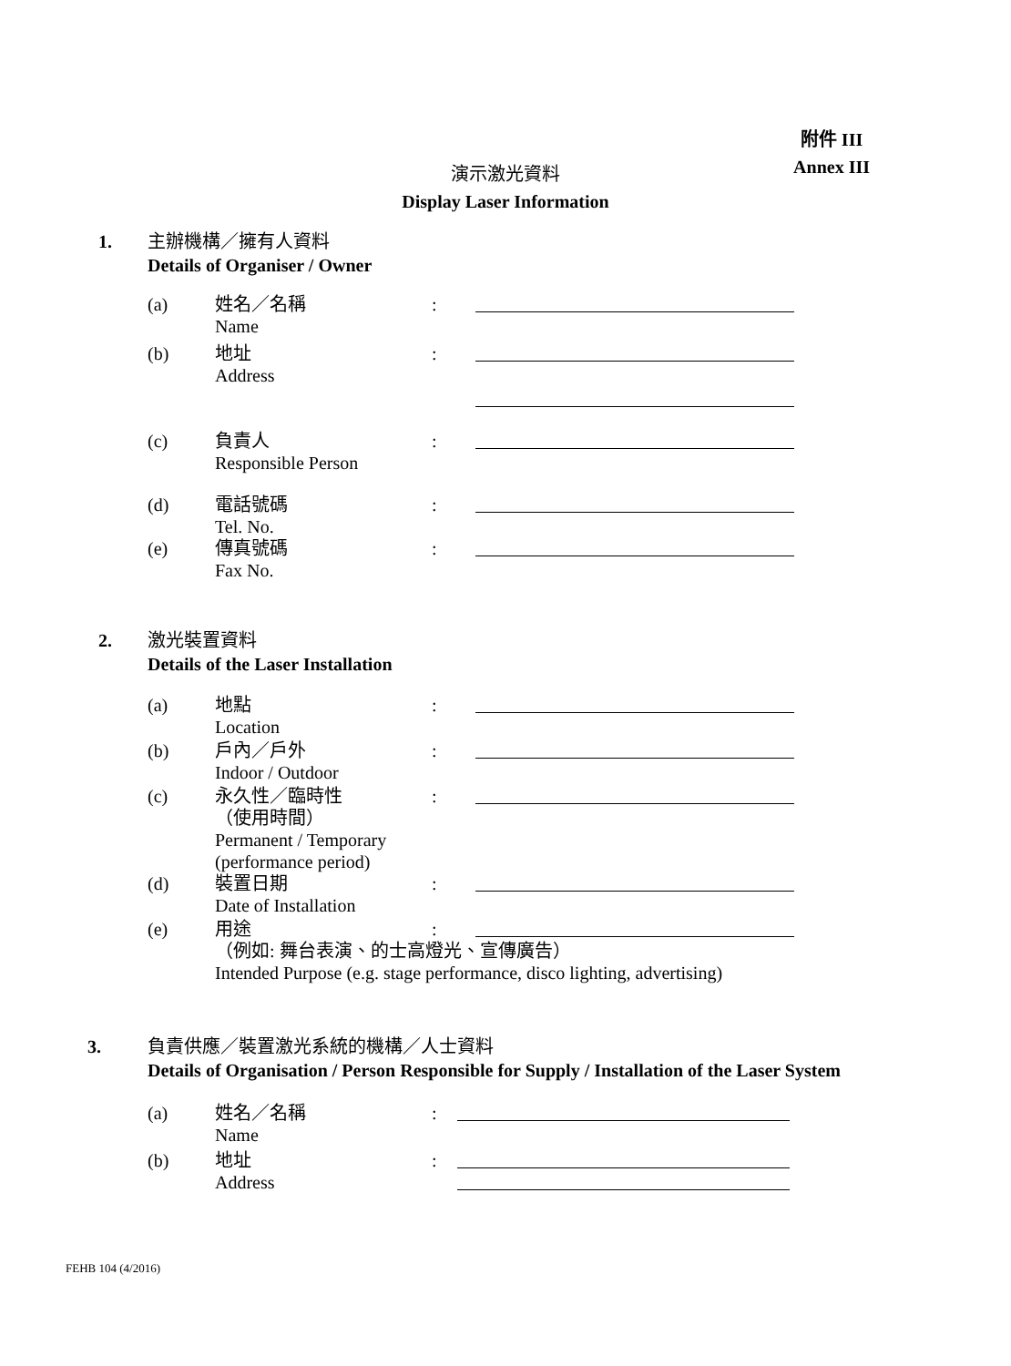附件 III
Annex III
演示激光資料
Display Laser Information
1.
主辦機構／擁有人資料
Details of Organiser / Owner
(a) 姓名／名稱
Name:
(b) 地址
Address:
(c) 負責人
Responsible Person:
(d) 電話號碼
Tel. No.:
(e) 傳真號碼
Fax No.:
2.
激光裝置資料
Details of the Laser Installation
(a) 地點
Location:
(b) 戶內／戶外
Indoor / Outdoor:
(c) 永久性／臨時性
（使用時間）
Permanent / Temporary
(performance period):
(d) 裝置日期
Date of Installation:
(e) 用途
（例如: 舞台表演、的士高燈光、宣傳廣告）
Intended Purpose (e.g. stage performance, disco lighting, advertising):
3.
負責供應／裝置激光系統的機構／人士資料
Details of Organisation / Person Responsible for Supply / Installation of the Laser System
(a) 姓名／名稱
Name:
(b) 地址
Address:
FEHB 104 (4/2016)